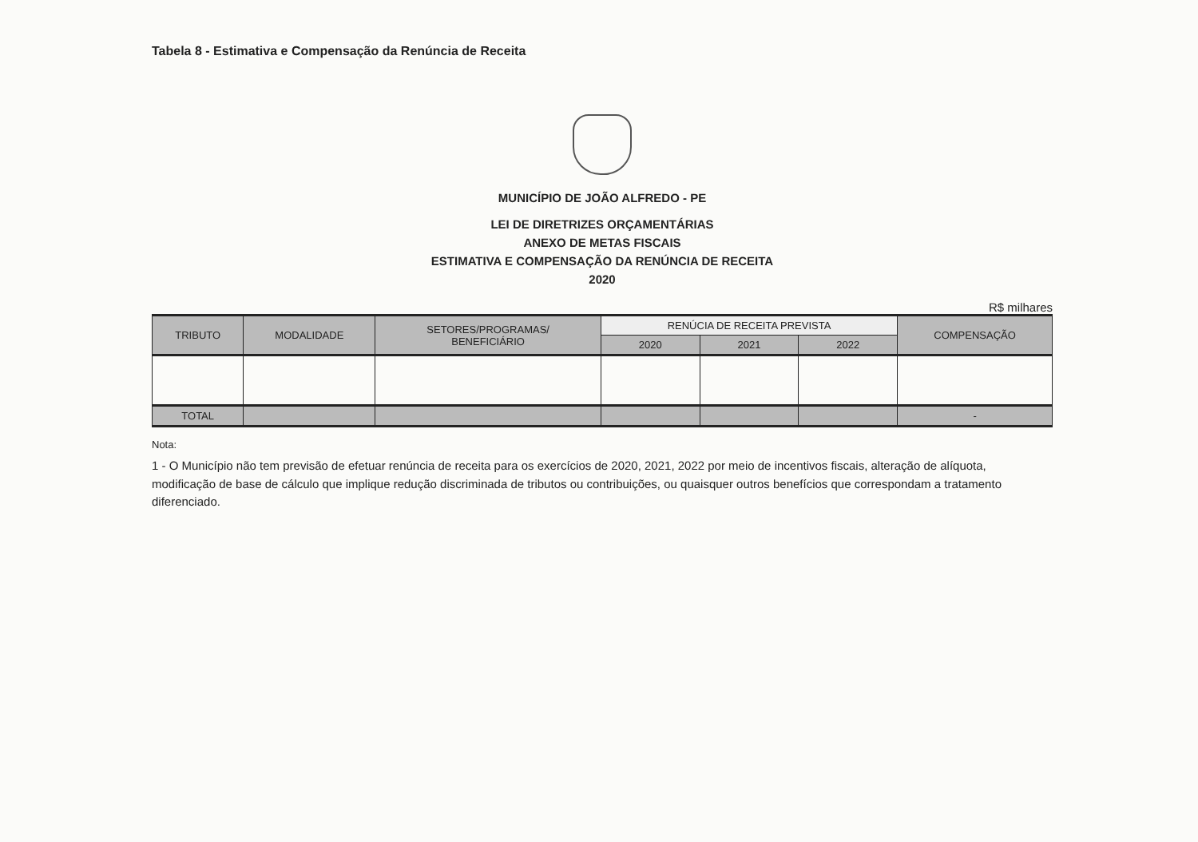Tabela 8 - Estimativa e Compensação da Renúncia de Receita
MUNICÍPIO DE JOÃO ALFREDO - PE
LEI DE DIRETRIZES ORÇAMENTÁRIAS
ANEXO DE METAS FISCAIS
ESTIMATIVA E COMPENSAÇÃO DA RENÚNCIA DE RECEITA
2020
R$ milhares
| TRIBUTO | MODALIDADE | SETORES/PROGRAMAS/ BENEFICIÁRIO | RENÚCIA DE RECEITA PREVISTA | | | COMPENSAÇÃO |
| --- | --- | --- | --- | --- | --- | --- |
| | | | 2020 | 2021 | 2022 | |
| TOTAL | | | | | | - |
Nota:
1 - O Município não tem previsão de efetuar renúncia de receita para os exercícios de 2020, 2021, 2022 por meio de incentivos fiscais, alteração de alíquota, modificação de base de cálculo que implique redução discriminada de tributos ou contribuições, ou quaisquer outros benefícios que correspondam a tratamento diferenciado.